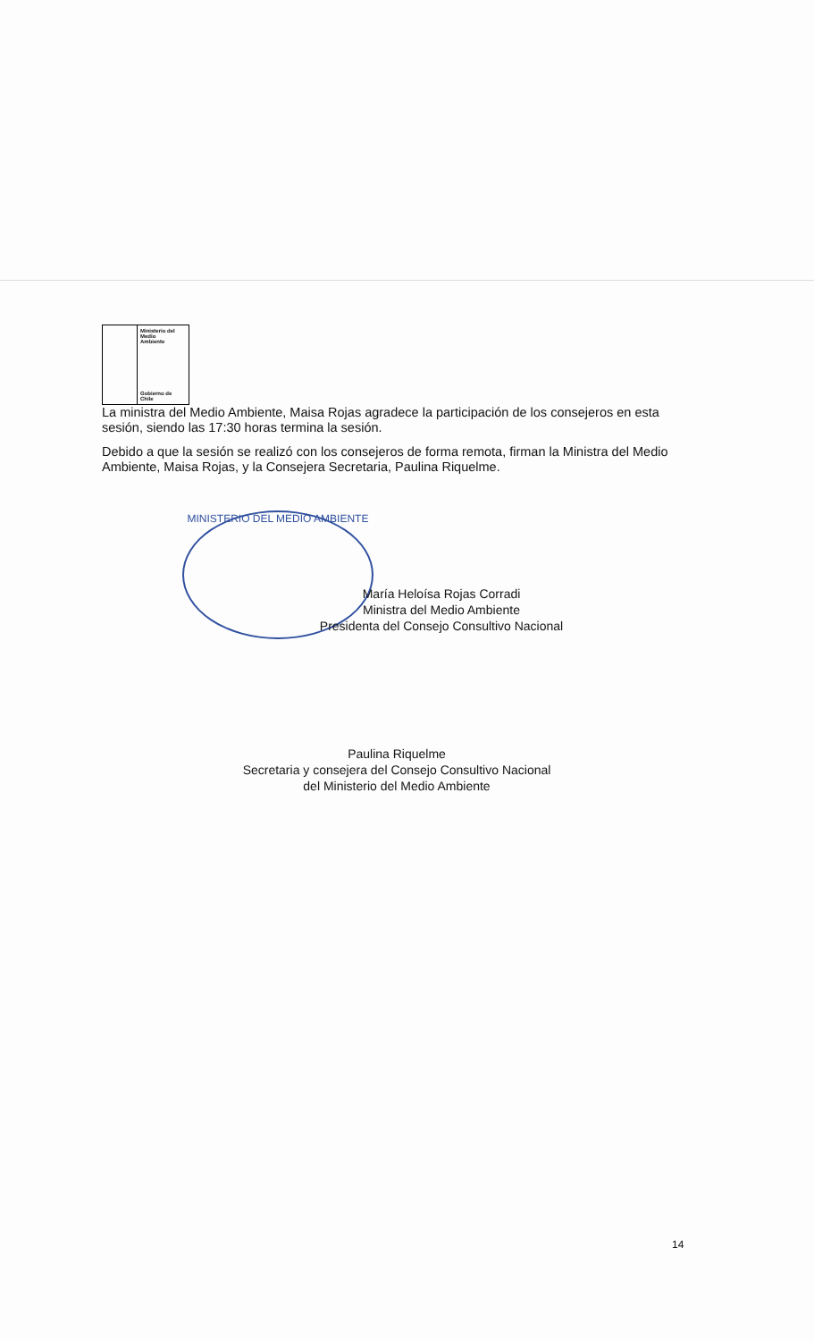Ministerio del
Medio
Ambiente
Gobierno de Chile
La ministra del Medio Ambiente, Maisa Rojas agradece la participación de los consejeros en esta sesión, siendo las 17:30 horas termina la sesión.
Debido a que la sesión se realizó con los consejeros de forma remota, firman la Ministra del Medio Ambiente, Maisa Rojas, y la Consejera Secretaria, Paulina Riquelme.
MINISTERIO DEL MEDIO AMBIENTE
María Heloísa Rojas Corradi
Ministra del Medio Ambiente
Presidenta del Consejo Consultivo Nacional
Paulina Riquelme
Secretaria y consejera del Consejo Consultivo Nacional
del Ministerio del Medio Ambiente
14